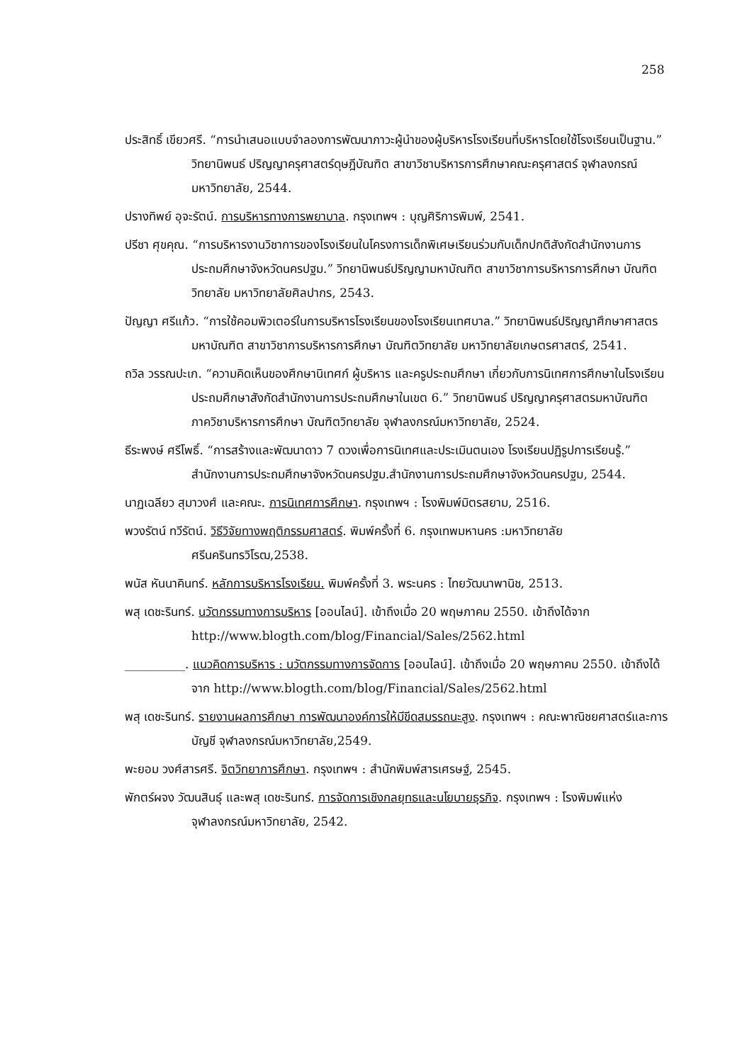258
ประสิทธิ์ เขียวศรี. “การนำเสนอแบบจำลองการพัฒนาภาวะผู้นำของผู้บริหารโรงเรียนที่บริหารโดยใช้โรงเรียนเป็นฐาน.” วิทยานิพนธ์ ปริญญาครุศาสตร์ดุษฎีบัณฑิต สาขาวิชาบริหารการศึกษาคณะครุศาสตร์ จุฬาลงกรณ์มหาวิทยาลัย, 2544.
ปรางทิพย์ อุจะรัตน์. การบริหารทางการพยาบาล. กรุงเทพฯ : บุญศิริการพิมพ์, 2541.
ปรีชา ศุขคุณ. “การบริหารงานวิชาการของโรงเรียนในโครงการเด็กพิเศษเรียนร่วมกับเด็กปกติสังกัดสำนักงานการประถมศึกษาจังหวัดนครปฐม.” วิทยานิพนธ์ปริญญามหาบัณฑิต สาขาวิชาการบริหารการศึกษา บัณฑิตวิทยาลัย มหาวิทยาลัยศิลปากร, 2543.
ปัญญา ศรีแก้ว. “การใช้คอมพิวเตอร์ในการบริหารโรงเรียนของโรงเรียนเทศบาล.” วิทยานิพนธ์ปริญญาศึกษาศาสตรมหาบัณฑิต สาขาวิชาการบริหารการศึกษา บัณฑิตวิทยาลัย มหาวิทยาลัยเกษตรศาสตร์, 2541.
ถวิล วรรณปะเก. “ความคิดเห็นของศึกษานิเทศก์ ผู้บริหาร และครูประถมศึกษา เกี่ยวกับการนิเทศการศึกษาในโรงเรียนประถมศึกษาสังกัดสำนักงานการประถมศึกษาในเขต 6.” วิทยานิพนธ์ ปริญญาครุศาสตรมหาบัณฑิต ภาควิชาบริหารการศึกษา บัณฑิตวิทยาลัย จุฬาลงกรณ์มหาวิทยาลัย, 2524.
ธีระพงษ์ ศรีโพธิ์. “การสร้างและพัฒนาดาว 7 ดวงเพื่อการนิเทศและประเมินตนเอง โรงเรียนปฏิรูปการเรียนรู้.” สำนักงานการประถมศึกษาจังหวัดนครปฐม.สำนักงานการประถมศึกษาจังหวัดนครปฐม, 2544.
นาฏเฉลียว สุมาวงศ์ และคณะ. การนิเทศการศึกษา. กรุงเทพฯ : โรงพิมพ์มิตรสยาม, 2516.
พวงรัตน์ ทวีรัตน์. วิธีวิจัยทางพฤติกรรมศาสตร์. พิมพ์ครั้งที่ 6. กรุงเทพมหานคร :มหาวิทยาลัยศรีนครินทรวิโรฒ,2538.
พนัส หันนาคินทร์. หลักการบริหารโรงเรียน. พิมพ์ครั้งที่ 3. พระนคร : ไทยวัฒนาพานิช, 2513.
พสุ เดชะรินทร์. นวัตกรรมทางการบริหาร [ออนไลน์]. เข้าถึงเมื่อ 20 พฤษภาคม 2550. เข้าถึงได้จาก http://www.blogth.com/blog/Financial/Sales/2562.html
__________. แนวคิดการบริหาร : นวัตกรรมทางการจัดการ [ออนไลน์]. เข้าถึงเมื่อ 20 พฤษภาคม 2550. เข้าถึงได้จาก http://www.blogth.com/blog/Financial/Sales/2562.html
พสุ เดชะรินทร์. รายงานผลการศึกษา การพัฒนาองค์การให้มีขีดสมรรถนะสูง. กรุงเทพฯ : คณะพาณิชยศาสตร์และการบัญชี จุฬาลงกรณ์มหาวิทยาลัย,2549.
พะยอม วงศ์สารศรี. จิตวิทยาการศึกษา. กรุงเทพฯ : สำนักพิมพ์สารเศรษฐ์, 2545.
พักตร์ผจง วัฒนสินธุ์ และพสุ เดชะรินทร์. การจัดการเชิงกลยุทธและนโยบายธุรกิจ. กรุงเทพฯ : โรงพิมพ์แห่งจุฬาลงกรณ์มหาวิทยาลัย, 2542.